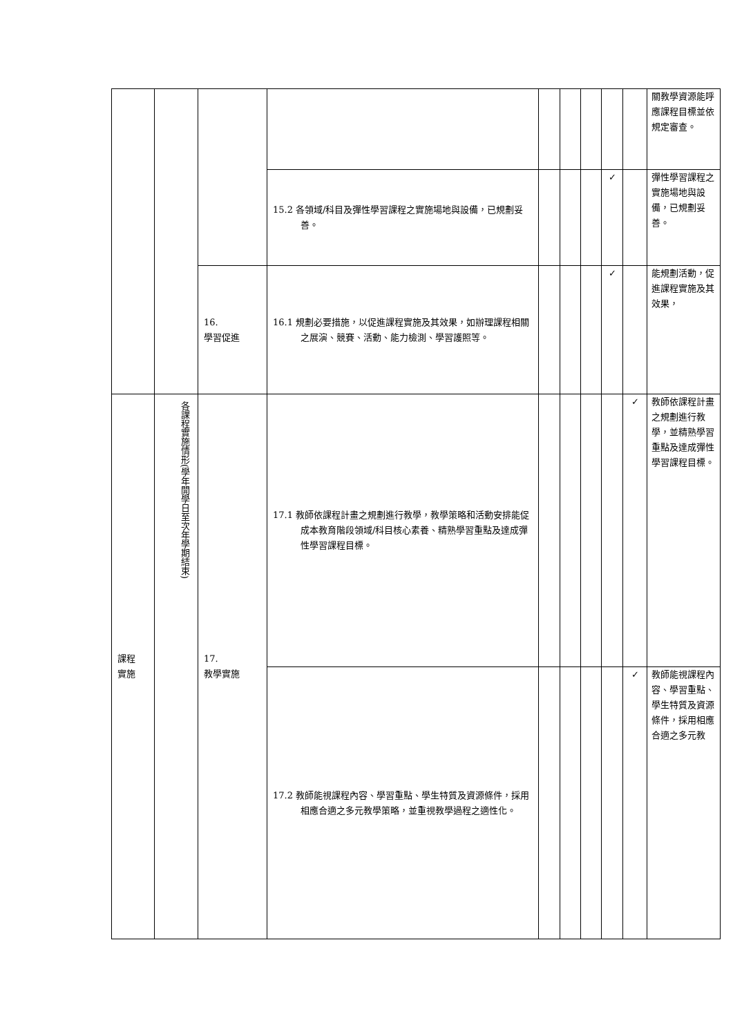| | | | | | | | | | 關教學資源能呼應課程目標並依規定審查。 |
| | | | 15.2 各領域/科目及彈性學習課程之實施場地與設備，已規劃妥善。 | | | | ✓ | | 彈性學習課程之實施場地與設備，已規劃妥善。 |
| | | 16. 學習促進 | 16.1 規劃必要措施，以促進課程實施及其效果，如辦理課程相關之展演、競賽、活動、能力檢測、學習護照等。 | | | | ✓ | | 能規劃活動，促進課程實施及其效果， |
| 課程 實施 | 各課程實施情形(學年開學日至次年學期結束) | 17. 教學實施 | 17.1 教師依課程計畫之規劃進行教學，教學策略和活動安排能促成本教育階段領域/科目核心素養、精熟學習重點及達成彈性學習課程目標。 | | | | | ✓ | 教師依課程計畫之規劃進行教學，並精熟學習重點及達成彈性學習課程目標。 |
| | | | 17.2 教師能視課程內容、學習重點、學生特質及資源條件，採用相應合適之多元教學策略，並重視教學過程之適性化。 | | | | | ✓ | 教師能視課程內容、學習重點、學生特質及資源條件，採用相應合適之多元教 |